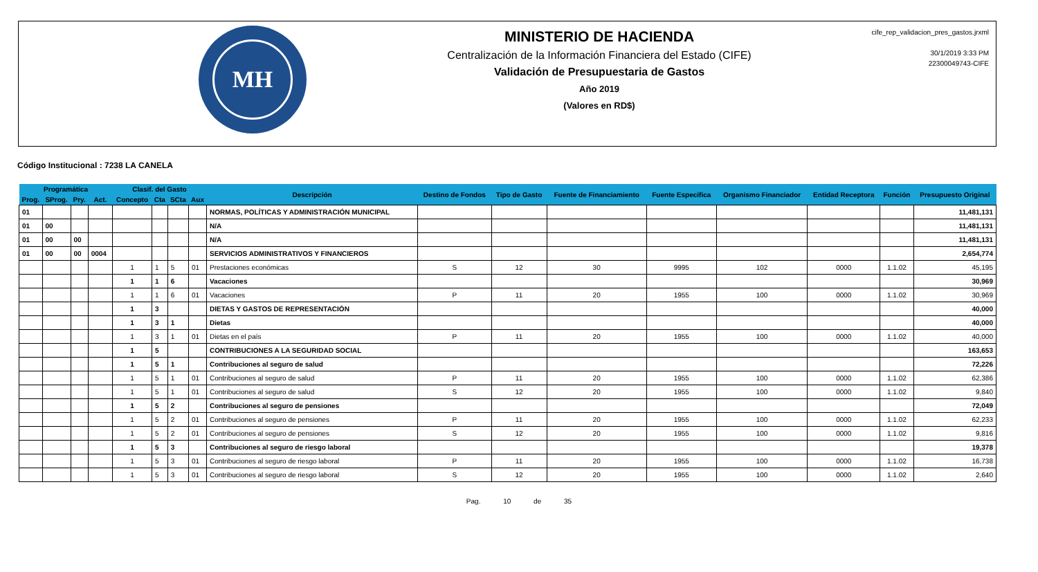MH
MINISTERIO DE HACIENDA
Centralización de la Información Financiera del Estado (CIFE)
Validación de Presupuestaria de Gastos
Año 2019
(Valores en RD$)
cife_rep_validacion_pres_gastos.jrxml
30/1/2019 3:33 PM
22300049743-CIFE
Código Institucional : 7238 LA CANELA
| Programática | | | | Clasif. del Gasto | | | | Descripción | Destino de Fondos | Tipo de Gasto | Fuente de Financiamiento | Fuente Especifica | Organismo Financiador | Entidad Receptora | Función | Presupuesto Original |
| --- | --- | --- | --- | --- | --- | --- | --- | --- | --- | --- | --- | --- | --- | --- | --- | --- |
| Prog. | SProg. | Pry. | Act. | Concepto | Cta | SCta | Aux | | | | | | | | | |
| 01 | | | | | | | | NORMAS, POLÍTICAS Y ADMINISTRACIÓN MUNICIPAL | | | | | | | | 11,481,131 |
| 01 | 00 | | | | | | | N/A | | | | | | | | 11,481,131 |
| 01 | 00 | 00 | | | | | | N/A | | | | | | | | 11,481,131 |
| 01 | 00 | 00 | 0004 | | | | | SERVICIOS ADMINISTRATIVOS Y FINANCIEROS | | | | | | | | 2,654,774 |
| | | | | 1 | 1 | 5 | 01 | Prestaciones económicas | S | 12 | 30 | 9995 | 102 | 0000 | 1.1.02 | 45,195 |
| | | | | 1 | 1 | 6 | | Vacaciones | | | | | | | | 30,969 |
| | | | | 1 | 1 | 6 | 01 | Vacaciones | P | 11 | 20 | 1955 | 100 | 0000 | 1.1.02 | 30,969 |
| | | | | 1 | 3 | | | DIETAS Y GASTOS DE REPRESENTACIÓN | | | | | | | | 40,000 |
| | | | | 1 | 3 | 1 | | Dietas | | | | | | | | 40,000 |
| | | | | 1 | 3 | 1 | 01 | Dietas en el país | P | 11 | 20 | 1955 | 100 | 0000 | 1.1.02 | 40,000 |
| | | | | 1 | 5 | | | CONTRIBUCIONES A LA SEGURIDAD SOCIAL | | | | | | | | 163,653 |
| | | | | 1 | 5 | 1 | | Contribuciones al seguro de salud | | | | | | | | 72,226 |
| | | | | 1 | 5 | 1 | 01 | Contribuciones al seguro de salud | P | 11 | 20 | 1955 | 100 | 0000 | 1.1.02 | 62,386 |
| | | | | 1 | 5 | 1 | 01 | Contribuciones al seguro de salud | S | 12 | 20 | 1955 | 100 | 0000 | 1.1.02 | 9,840 |
| | | | | 1 | 5 | 2 | | Contribuciones al seguro de pensiones | | | | | | | | 72,049 |
| | | | | 1 | 5 | 2 | 01 | Contribuciones al seguro de pensiones | P | 11 | 20 | 1955 | 100 | 0000 | 1.1.02 | 62,233 |
| | | | | 1 | 5 | 2 | 01 | Contribuciones al seguro de pensiones | S | 12 | 20 | 1955 | 100 | 0000 | 1.1.02 | 9,816 |
| | | | | 1 | 5 | 3 | | Contribuciones al seguro de riesgo laboral | | | | | | | | 19,378 |
| | | | | 1 | 5 | 3 | 01 | Contribuciones al seguro de riesgo laboral | P | 11 | 20 | 1955 | 100 | 0000 | 1.1.02 | 16,738 |
| | | | | 1 | 5 | 3 | 01 | Contribuciones al seguro de riesgo laboral | S | 12 | 20 | 1955 | 100 | 0000 | 1.1.02 | 2,640 |
Pag. 10 de 35